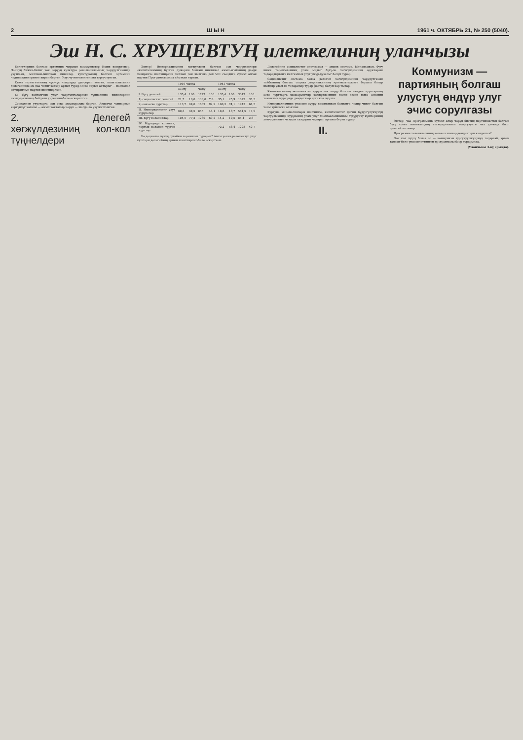2 Ш Ы Н 1961 ч. ОКТЯБРЬ 21, № 250 (5040).
Эш Н. С. ХРУЩЕВТУҢ илеткелиниң уланчызы
Билиглерниң болгаш эртемниң чырыын коммунистер бедик көдүргенер. Чоннуң бижик-билиг чок чорууң культура революциязының чорудулгазында узуткаан, миллион-миллион кижилер культураның болгаш эртемниң чедиишкиннеринге кирип берген. Улусчу интеллигенция тургустунган.
Кижи төрелгетенниң чүс-чүс чылдарда дуюрерип келген, капитализмниң делегейинде ам-даа чидиг хевээр артып турар эң-не нарын айтырыг — национал айтырыгның партия шиитпирлээн.
Бо бүгү кайгамчык улуг чаартылгаларның түңнелинде кижилерниң амыдыралының байдалы үндезини-биле өскерилген.
Социализм улустарга оон өске амыдыралды берген. Ажылчы чоннарның көргүнчүг халавы — ажыл чокталыр чорук — шагда-ла узуткаттынган.
2. Делегей хөгжүлдезиниң кол-кол түңнелдери
Эштер! Империализмниң хөгжүлдези болгаш оон чөрүлдээлери «капитализмниң бурган дужерин болгаш ниитилел ажыл-агыйының дээди хевиринче шилчииринн чайлаш чок кылган» деп VIII съездиге хүлээп алган партия Программазында айыткан турган.
| | 1919 чылда | | | | 1961 чылда | | | |
| --- | --- | --- | --- | --- | --- | --- | --- | --- |
| | Шөлү | | Чону | | Шөлү | | Чону | |
| I. Бүгү делегей | 135,4 | 100 | 1777 | 100 | 135,4 | 100 | 3017 | 100 |
| 1) социалистиг делегей | 21,7 | 16,0 | 138,0 | 7,8 | 35,1 | 25,9 | 1072 | 35,5 |
| 2) оон өске чурттар | 113,7 | 84,0 | 1639 | 92,2 | 100,3 | 74,1 | 1945 | 64,5 |
| II. Империалистиг улуг күрүнелер | 60,3 | 44,5 | 855 | 48,1 | 18,6 | 13,7 | 541,5 | 17,9 |
| III. Бүгү колониялар | 104,5 | 77,2 | 1230 | 69,2 | 14,2 | 10,5 | 85,4 | 2,8 |
| IV. Мурнунда колония, чартык колония турган чурттар | — | — | — | — | 72,2 | 53,4 | 1228 | 40,7 |
Бо дециелге чүнүң дугайын херечилеп турарыл? Амгы үениң революстуг улуг күштери делегейниң арнын шиитпирлиг-биле өскерткен.
Делегейниң социалистиг системазы — аныяк система. Ынчалзажок, бүгү кижи төрелгетенниң улам ындыг бүгү-ле хөгжүлдезиниң орукларын тодарадырынга кайгамчык улуг ужур-дузалыг болуп турар.
Социалистиг система болза делегей хөгжүлдезиниң чорудулгазын тайбыңның болгаш социал дециишкинниң эргежыктарынга барааш болур кылдыр улам-на тодарадыр турар фактор болуп бар чыдар.
Капитализмниң экономиктиг туруш чок чоруу болгаш чамдык чурттарның өске чурттарга хамаарыштыр хөгжүлдезиниң дески эвези дыка өскениң хамыктың мурнунда демдеглээр эргежок чүүлга.
Империализмниң үндезин сууру дазылындан бажынга чедир чидиг болгаш ханы кризиске алыскан.
Кургуна монополиялары шилчилге, капиталистиг дагын бүдүргүлүкчүнүң чоргуулызында күрүнениң улам улуг хоолгаалашкыныы бүдүрүкчү күштериниң хөжүлдезинге чамдык салдарны чедирер арганы берип турар.
II.
Коммунизм — партияның болгаш улустуң өндүр улуг эчис сорулгазы
Эштер! Чаа Программаны хүлээп алыр чорук бистиң партиявыстың болгаш бүгү совет ниитилелдиң хөгжүлдезинин тооргузунге чаа үе-чада боор делегейлеттинер.
Программа төлевилелиниң кол-кол шынар-демдектери кандыгыл?
Оон кол чүүлү болза ол — коммунизм тургузуушкунунуң тодаргай, эртем талазы-биле үндезилеттинген программазы боор турарында.
(Уланчызы 3-кү арында).